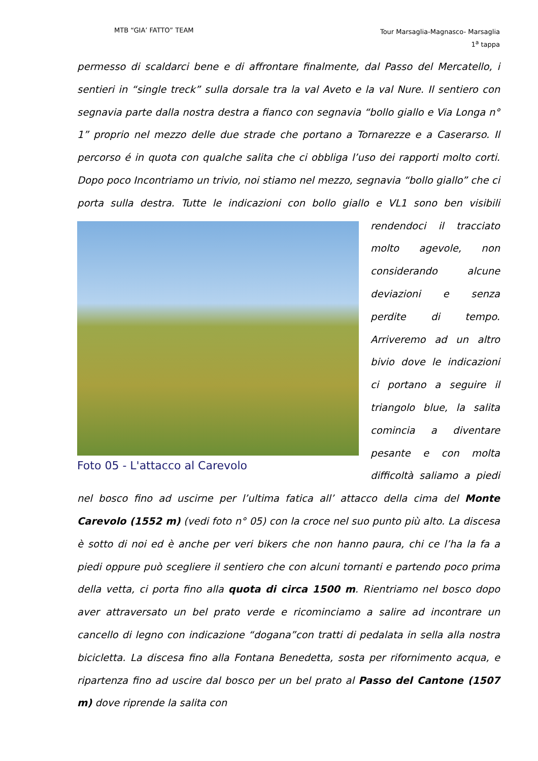MTB “GIA’ FATTO” TEAM
Tour Marsaglia-Magnasco- Marsaglia
1<sup>a</sup> tappa
permesso di scaldarci bene e di affrontare finalmente, dal Passo del Mercatello, i sentieri in “single treck” sulla dorsale tra la val Aveto e la val Nure. Il sentiero con segnavia parte dalla nostra destra a fianco con segnavia “bollo giallo e Via Longa n° 1” proprio nel mezzo delle due strade che portano a Tornarezze e a Caserarso. Il percorso é in quota con qualche salita che ci obbliga l’uso dei rapporti molto corti. Dopo poco Incontriamo un trivio, noi stiamo nel mezzo, segnavia “bollo giallo” che ci porta sulla destra. Tutte le indicazioni con bollo giallo e VL1 sono ben visibili
Foto 05 - L'attacco al Carevolo
rendendoci il tracciato molto agevole, non considerando alcune deviazioni e senza perdite di tempo. Arriveremo ad un altro bivio dove le indicazioni ci portano a seguire il triangolo blue, la salita comincia a diventare pesante e con molta difficoltà saliamo a piedi nel bosco fino ad uscirne per l’ultima fatica all’ attacco della cima del Monte Carevolo (1552 m) (vedi foto n° 05) con la croce nel suo punto più alto. La discesa è sotto di noi ed è anche per veri bikers che non hanno paura, chi ce l’ha la fa a piedi oppure può scegliere il sentiero che con alcuni tornanti e partendo poco prima della vetta, ci porta fino alla quota di circa 1500 m. Rientriamo nel bosco dopo aver attraversato un bel prato verde e ricominciamo a salire ad incontrare un cancello di legno con indicazione “dogana”con tratti di pedalata in sella alla nostra bicicletta. La discesa fino alla Fontana Benedetta, sosta per rifornimento acqua, e ripartenza fino ad uscire dal bosco per un bel prato al Passo del Cantone (1507 m) dove riprende la salita con